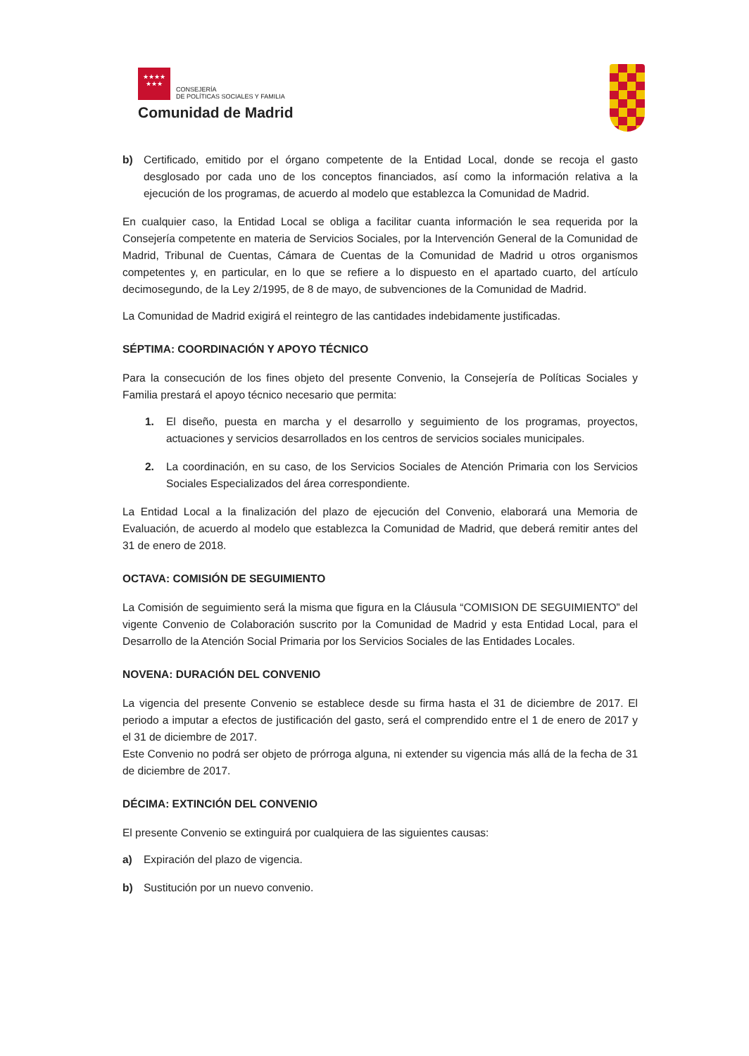★★★★
★★★
CONSEJERÍA
DE POLÍTICAS SOCIALES Y FAMILIA
Comunidad de Madrid
b) Certificado, emitido por el órgano competente de la Entidad Local, donde se recoja el gasto desglosado por cada uno de los conceptos financiados, así como la información relativa a la ejecución de los programas, de acuerdo al modelo que establezca la Comunidad de Madrid.
En cualquier caso, la Entidad Local se obliga a facilitar cuanta información le sea requerida por la Consejería competente en materia de Servicios Sociales, por la Intervención General de la Comunidad de Madrid, Tribunal de Cuentas, Cámara de Cuentas de la Comunidad de Madrid u otros organismos competentes y, en particular, en lo que se refiere a lo dispuesto en el apartado cuarto, del artículo decimosegundo, de la Ley 2/1995, de 8 de mayo, de subvenciones de la Comunidad de Madrid.
La Comunidad de Madrid exigirá el reintegro de las cantidades indebidamente justificadas.
SÉPTIMA: COORDINACIÓN Y APOYO TÉCNICO
Para la consecución de los fines objeto del presente Convenio, la Consejería de Políticas Sociales y Familia prestará el apoyo técnico necesario que permita:
1. El diseño, puesta en marcha y el desarrollo y seguimiento de los programas, proyectos, actuaciones y servicios desarrollados en los centros de servicios sociales municipales.
2. La coordinación, en su caso, de los Servicios Sociales de Atención Primaria con los Servicios Sociales Especializados del área correspondiente.
La Entidad Local a la finalización del plazo de ejecución del Convenio, elaborará una Memoria de Evaluación, de acuerdo al modelo que establezca la Comunidad de Madrid, que deberá remitir antes del 31 de enero de 2018.
OCTAVA: COMISIÓN DE SEGUIMIENTO
La Comisión de seguimiento será la misma que figura en la Cláusula “COMISION DE SEGUIMIENTO” del vigente Convenio de Colaboración suscrito por la Comunidad de Madrid y esta Entidad Local, para el Desarrollo de la Atención Social Primaria por los Servicios Sociales de las Entidades Locales.
NOVENA: DURACIÓN DEL CONVENIO
La vigencia del presente Convenio se establece desde su firma hasta el 31 de diciembre de 2017. El periodo a imputar a efectos de justificación del gasto, será el comprendido entre el 1 de enero de 2017 y el 31 de diciembre de 2017.
Este Convenio no podrá ser objeto de prórroga alguna, ni extender su vigencia más allá de la fecha de 31 de diciembre de 2017.
DÉCIMA: EXTINCIÓN DEL CONVENIO
El presente Convenio se extinguirá por cualquiera de las siguientes causas:
a) Expiración del plazo de vigencia.
b) Sustitución por un nuevo convenio.